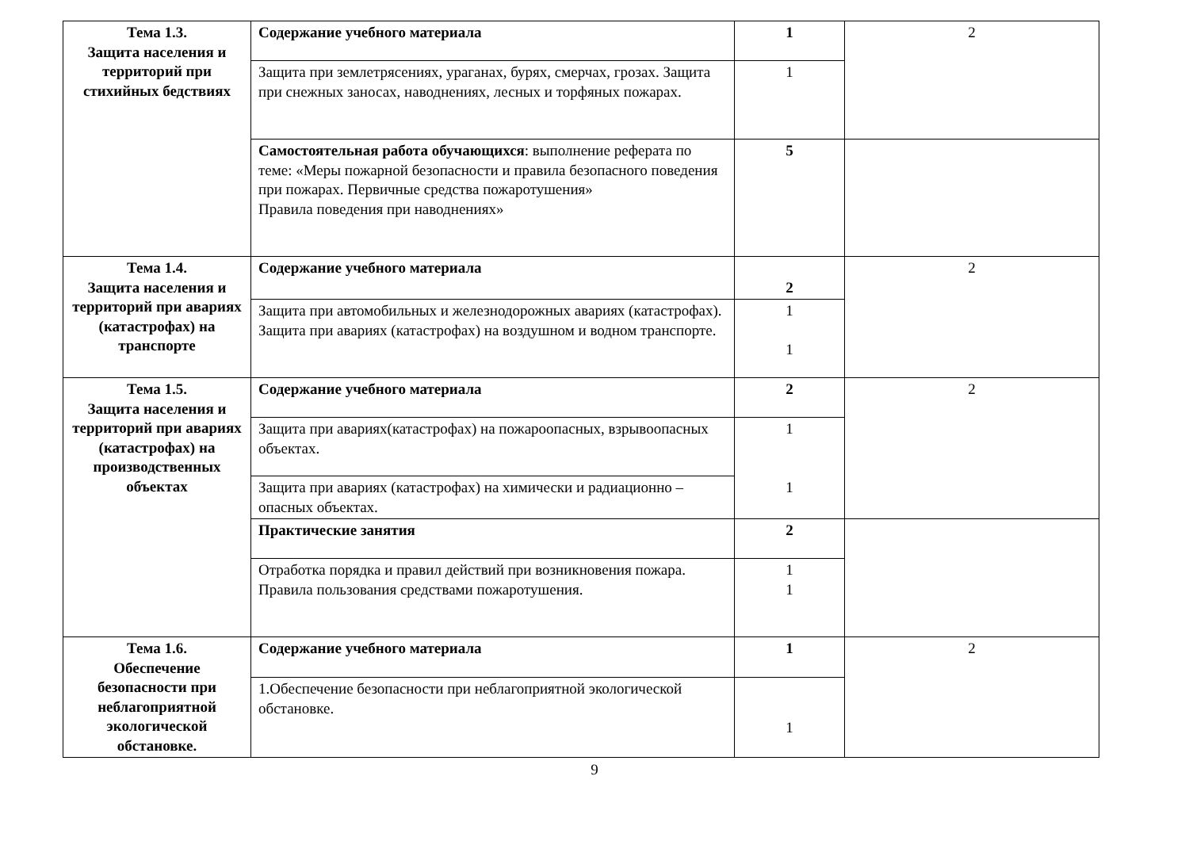| Тема 1.3. Защита населения и территорий при стихийных бедствиях | Содержание учебного материала | 1 | 2 |
| | Защита при землетрясениях, ураганах, бурях, смерчах, грозах. Защита при снежных заносах, наводнениях, лесных и торфяных пожарах. | 1 | |
| | Самостоятельная работа обучающихся : выполнение реферата по теме: «Меры пожарной безопасности и правила безопасного поведения при пожарах. Первичные средства пожаротушения» Правила поведения при наводнениях» | 5 | |
| Тема 1.4. Защита населения и территорий при авариях (катастрофах) на транспорте | Содержание учебного материала | 2 | 2 |
| | Защита при автомобильных и железнодорожных авариях (катастрофах). Защита при авариях (катастрофах) на воздушном и водном транспорте. | 1 1 | |
| Тема 1.5. Защита населения и территорий при авариях (катастрофах) на производственных объектах | Содержание учебного материала | 2 | 2 |
| | Защита при авариях(катастрофах) на пожароопасных, взрывоопасных объектах. | 1 1 | |
| | Защита при авариях (катастрофах) на химически и радиационно –опасных объектах. | | |
| | Практические занятия | 2 | |
| | Отработка порядка и правил действий при возникновения пожара. Правила пользования средствами пожаротушения. | 1 1 | |
| Тема 1.6. Обеспечение безопасности при неблагоприятной экологической обстановке. | Содержание учебного материала | 1 | 2 |
| | 1.Обеспечение безопасности при неблагоприятной экологической обстановке. | 1 | |
9